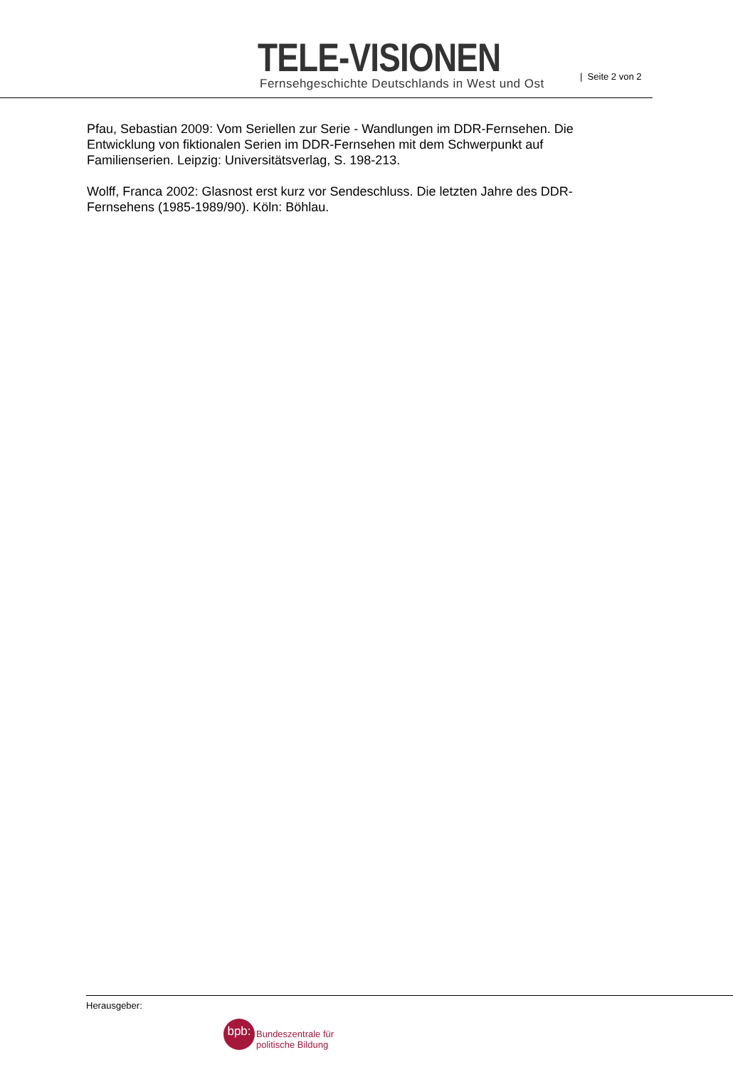TELE-VISIONEN
Fernsehgeschichte Deutschlands in West und Ost
| Seite 2 von 2
Pfau, Sebastian 2009: Vom Seriellen zur Serie - Wandlungen im DDR-Fernsehen. Die Entwicklung von fiktionalen Serien im DDR-Fernsehen mit dem Schwerpunkt auf Familienserien. Leipzig: Universitätsverlag, S. 198-213.
Wolff, Franca 2002: Glasnost erst kurz vor Sendeschluss. Die letzten Jahre des DDR-Fernsehens (1985-1989/90). Köln: Böhlau.
Herausgeber:
bpb:
Bundeszentrale für
politische Bildung